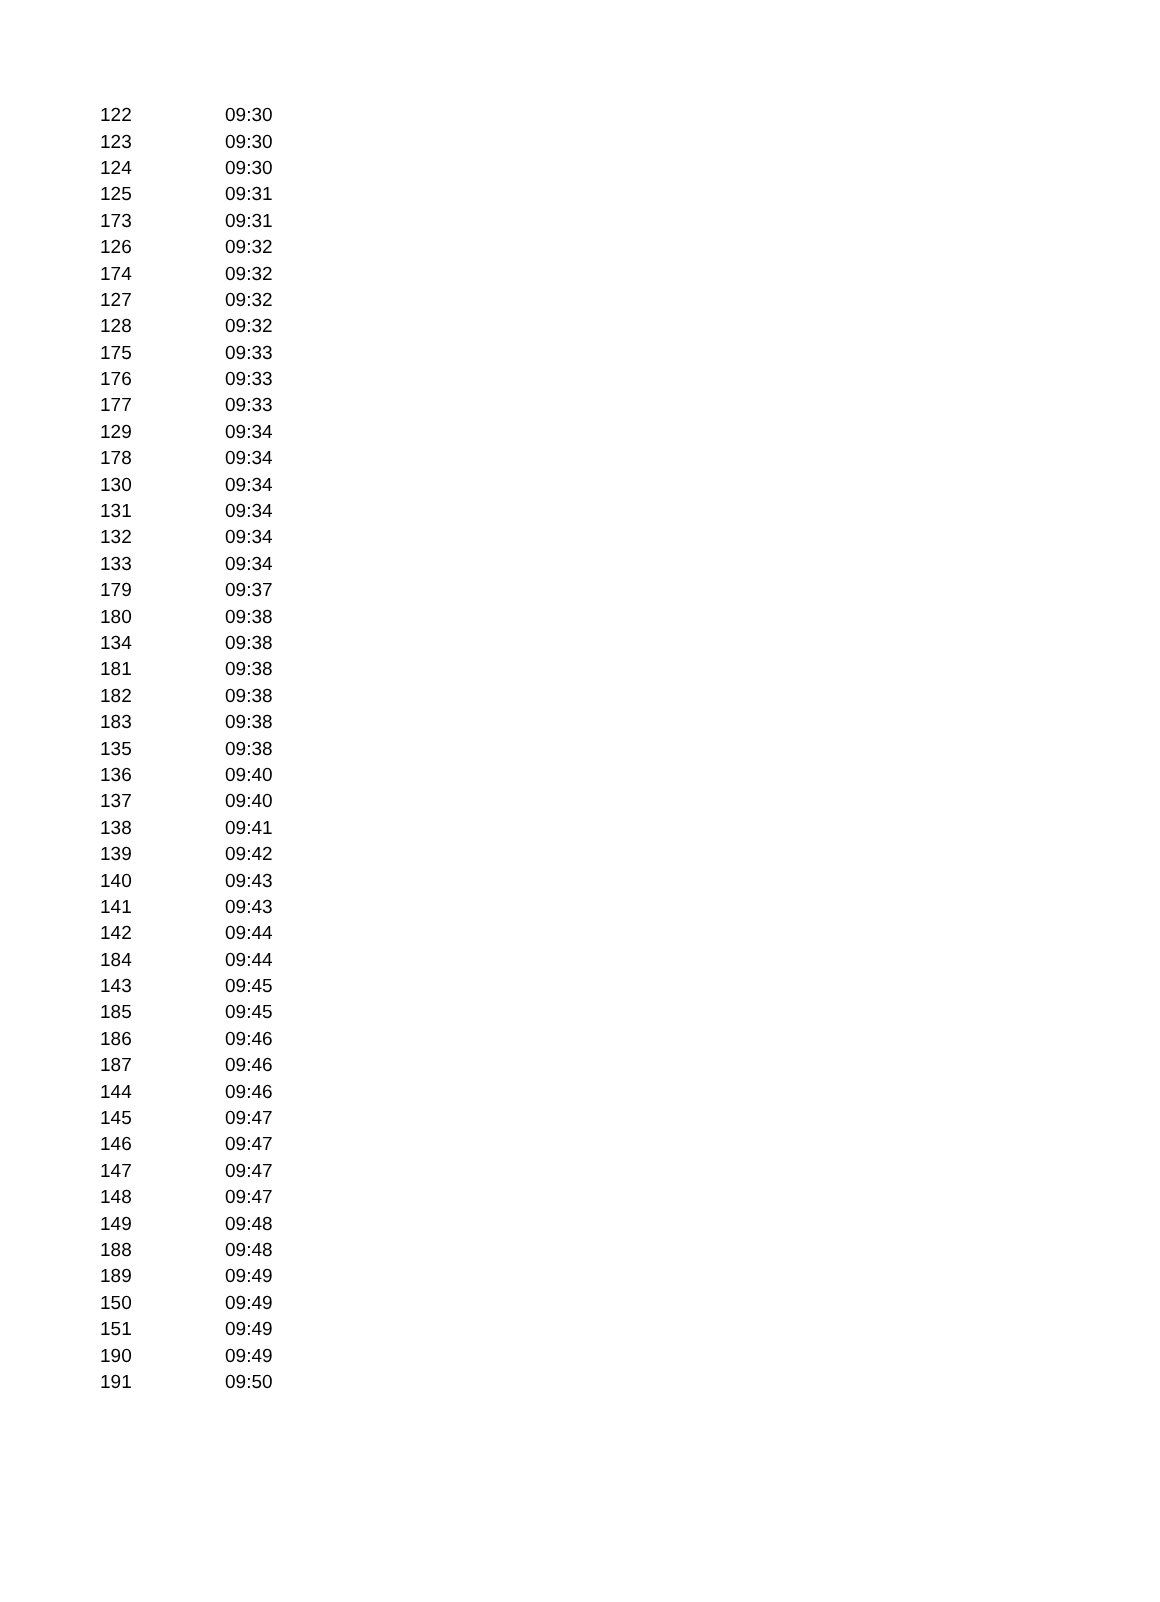| 122 | 09:30 |
| 123 | 09:30 |
| 124 | 09:30 |
| 125 | 09:31 |
| 173 | 09:31 |
| 126 | 09:32 |
| 174 | 09:32 |
| 127 | 09:32 |
| 128 | 09:32 |
| 175 | 09:33 |
| 176 | 09:33 |
| 177 | 09:33 |
| 129 | 09:34 |
| 178 | 09:34 |
| 130 | 09:34 |
| 131 | 09:34 |
| 132 | 09:34 |
| 133 | 09:34 |
| 179 | 09:37 |
| 180 | 09:38 |
| 134 | 09:38 |
| 181 | 09:38 |
| 182 | 09:38 |
| 183 | 09:38 |
| 135 | 09:38 |
| 136 | 09:40 |
| 137 | 09:40 |
| 138 | 09:41 |
| 139 | 09:42 |
| 140 | 09:43 |
| 141 | 09:43 |
| 142 | 09:44 |
| 184 | 09:44 |
| 143 | 09:45 |
| 185 | 09:45 |
| 186 | 09:46 |
| 187 | 09:46 |
| 144 | 09:46 |
| 145 | 09:47 |
| 146 | 09:47 |
| 147 | 09:47 |
| 148 | 09:47 |
| 149 | 09:48 |
| 188 | 09:48 |
| 189 | 09:49 |
| 150 | 09:49 |
| 151 | 09:49 |
| 190 | 09:49 |
| 191 | 09:50 |